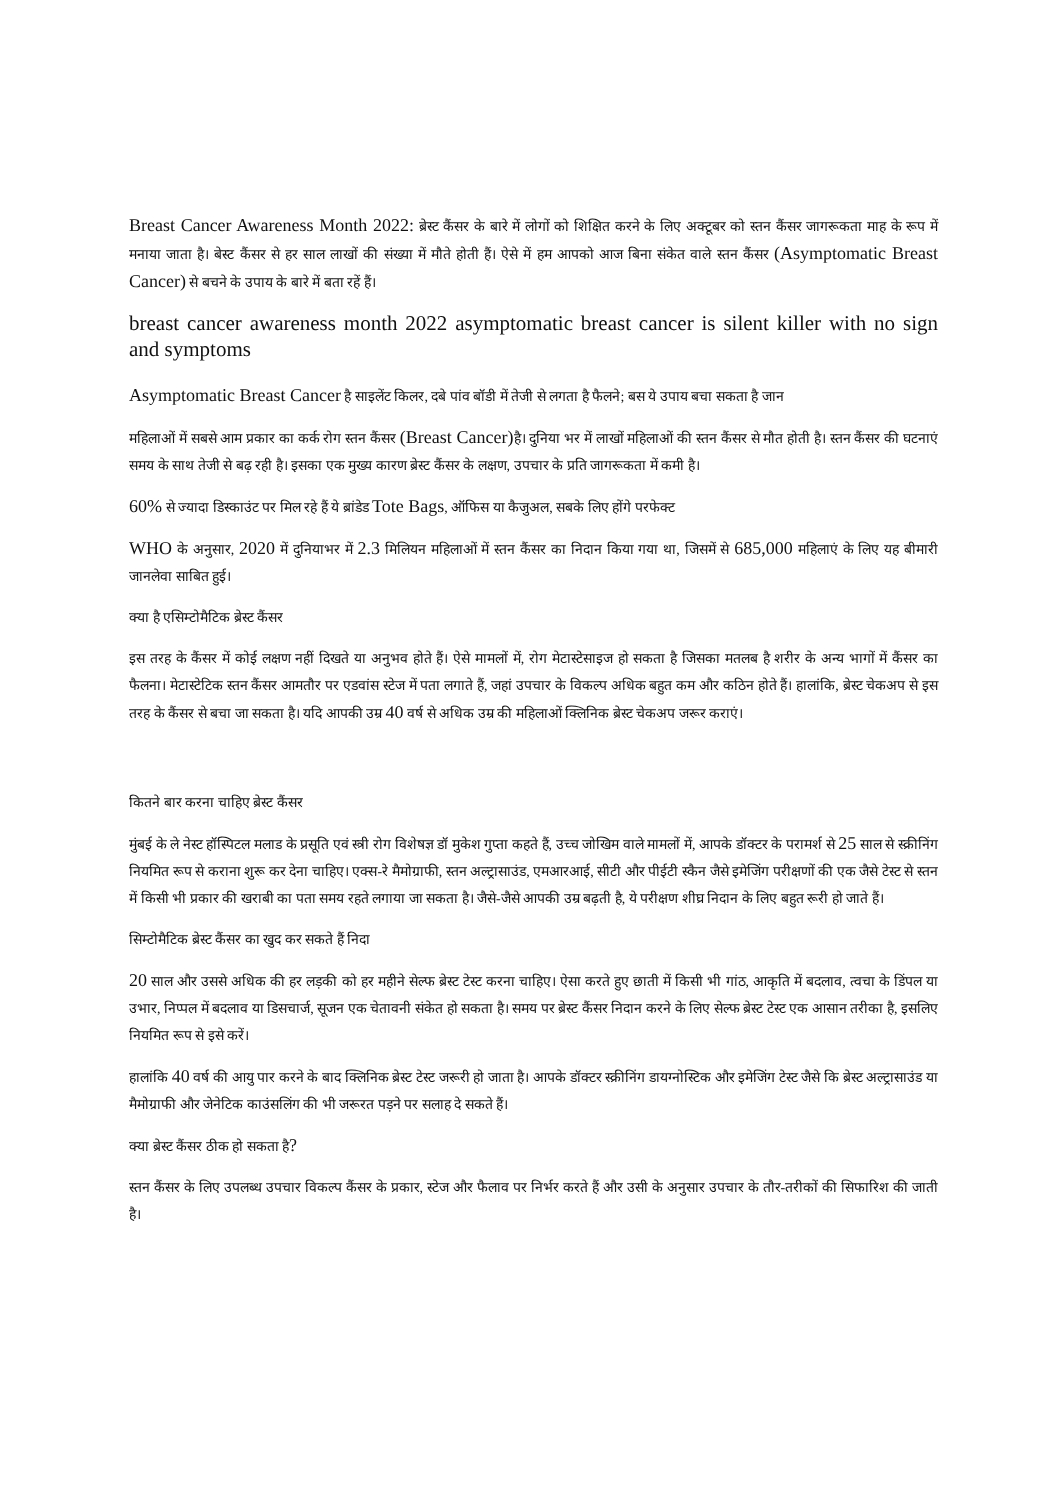Breast Cancer Awareness Month 2022: ब्रेस्ट कैंसर के बारे में लोगों को शिक्षित करने के लिए अक्टूबर को स्तन कैंसर जागरूकता माह के रूप में मनाया जाता है। बेस्ट कैंसर से हर साल लाखों की संख्या में मौते होती हैं। ऐसे में हम आपको आज बिना संकेत वाले स्तन कैंसर (Asymptomatic Breast Cancer) से बचने के उपाय के बारे में बता रहें हैं।
breast cancer awareness month 2022 asymptomatic breast cancer is silent killer with no sign and symptoms
Asymptomatic Breast Cancer है साइलेंट किलर, दबे पांव बॉडी में तेजी से लगता है फैलने; बस ये उपाय बचा सकता है जान
महिलाओं में सबसे आम प्रकार का कर्क रोग स्तन कैंसर (Breast Cancer) है। दुनिया भर में लाखों महिलाओं की स्तन कैंसर से मौत होती है। स्तन कैंसर की घटनाएं समय के साथ तेजी से बढ़ रही है। इसका एक मुख्य कारण ब्रेस्ट कैंसर के लक्षण, उपचार के प्रति जागरूकता में कमी है।
60% से ज्यादा डिस्काउंट पर मिल रहे हैं ये ब्रांडेड Tote Bags, ऑफिस या कैजुअल, सबके लिए होंगे परफेक्ट
WHO के अनुसार, 2020 में दुनियाभर में 2.3 मिलियन महिलाओं में स्तन कैंसर का निदान किया गया था, जिसमें से 685,000 महिलाएं के लिए यह बीमारी जानलेवा साबित हुई।
क्या है एसिम्टोमैटिक ब्रेस्ट कैंसर
इस तरह के कैंसर में कोई लक्षण नहीं दिखते या अनुभव होते हैं। ऐसे मामलों में, रोग मेटास्टेसाइज हो सकता है जिसका मतलब है शरीर के अन्य भागों में कैंसर का फैलना। मेटास्टेटिक स्तन कैंसर आमतौर पर एडवांस स्टेज में पता लगाते हैं, जहां उपचार के विकल्प अधिक बहुत कम और कठिन होते हैं। हालांकि, ब्रेस्ट चेकअप से इस तरह के कैंसर से बचा जा सकता है। यदि आपकी उम्र 40 वर्ष से अधिक उम्र की महिलाओं क्लिनिक ब्रेस्ट चेकअप जरूर कराएं।
कितने बार करना चाहिए ब्रेस्ट कैंसर
मुंबई के ले नेस्ट हॉस्पिटल मलाड के प्रसूति एवं स्त्री रोग विशेषज्ञ डॉ मुकेश गुप्ता कहते हैं, उच्च जोखिम वाले मामलों में, आपके डॉक्टर के परामर्श से 25 साल से स्क्रीनिंग नियमित रूप से कराना शुरू कर देना चाहिए। एक्स-रे मैमोग्राफी, स्तन अल्ट्रासाउंड, एमआरआई, सीटी और पीईटी स्कैन जैसे इमेजिंग परीक्षणों की एक जैसे टेस्ट से स्तन में किसी भी प्रकार की खराबी का पता समय रहते लगाया जा सकता है। जैसे-जैसे आपकी उम्र बढ़ती है, ये परीक्षण शीघ्र निदान के लिए बहुत रूरी हो जाते हैं।
सिम्टोमैटिक ब्रेस्ट कैंसर का खुद कर सकते हैं निदा
20 साल और उससे अधिक की हर लड़की को हर महीने सेल्फ ब्रेस्ट टेस्ट करना चाहिए। ऐसा करते हुए छाती में किसी भी गांठ, आकृति में बदलाव, त्वचा के डिंपल या उभार, निप्पल में बदलाव या डिसचार्ज, सूजन एक चेतावनी संकेत हो सकता है। समय पर ब्रेस्ट कैंसर निदान करने के लिए सेल्फ ब्रेस्ट टेस्ट एक आसान तरीका है, इसलिए नियमित रूप से इसे करें।
हालांकि 40 वर्ष की आयु पार करने के बाद क्लिनिक ब्रेस्ट टेस्ट जरूरी हो जाता है। आपके डॉक्टर स्क्रीनिंग डायग्नोस्टिक और इमेजिंग टेस्ट जैसे कि ब्रेस्ट अल्ट्रासाउंड या मैमोग्राफी और जेनेटिक काउंसलिंग की भी जरूरत पड़ने पर सलाह दे सकते हैं।
क्या ब्रेस्ट कैंसर ठीक हो सकता है?
स्तन कैंसर के लिए उपलब्ध उपचार विकल्प कैंसर के प्रकार, स्टेज और फैलाव पर निर्भर करते हैं और उसी के अनुसार उपचार के तौर-तरीकों की सिफारिश की जाती है।